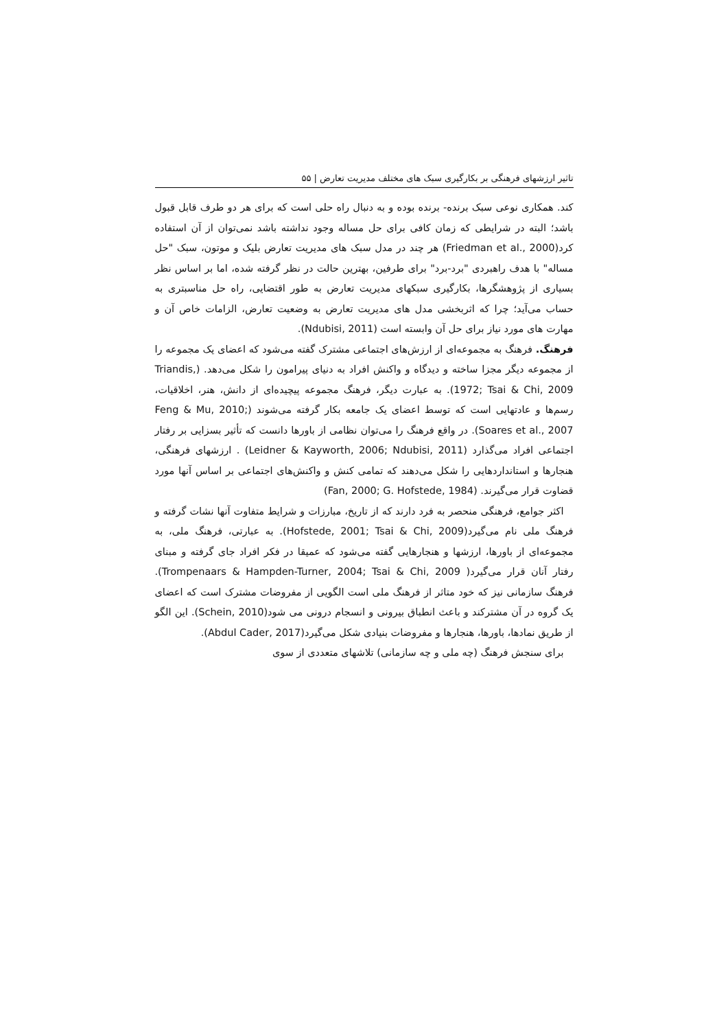تاثیر ارزشهای فرهنگی بر بکارگیری سبک های مختلف مدیریت تعارض | ۵۵
کند. همکاری نوعی سبک برنده- برنده بوده و به دنبال راه حلی است که برای هر دو طرف قابل قبول باشد؛ البته در شرایطی که زمان کافی برای حل مساله وجود نداشته باشد نمی‌توان از آن استفاده کرد(Friedman et al., 2000) هر چند در مدل سبک های مدیریت تعارض بلیک و موتون، سبک "حل مساله" با هدف راهبردی "برد-برد" برای طرفین، بهترین حالت در نظر گرفته شده، اما بر اساس نظر بسیاری از پژوهشگرها، بکارگیری سبکهای مدیریت تعارض به طور اقتضایی، راه حل مناسبتری به حساب می‌آید؛ چرا که اثربخشی مدل های مدیریت تعارض به وضعیت تعارض، الزامات خاص آن و مهارت های مورد نیاز برای حل آن وابسته است (Ndubisi, 2011).
فرهنگ. فرهنگ به مجموعه‌ای از ارزش‌های اجتماعی مشترک گفته می‌شود که اعضای یک مجموعه را از مجموعه دیگر مجزا ساخته و دیدگاه و واکنش افراد به دنیای پیرامون را شکل می‌دهد. (Triandis, 1972; Tsai & Chi, 2009). به عبارت دیگر، فرهنگ مجموعه پیچیده‌ای از دانش، هنر، اخلاقیات، رسم‌ها و عادتهایی است که توسط اعضای یک جامعه بکار گرفته می‌شوند (Feng & Mu, 2010; Soares et al., 2007). در واقع فرهنگ را می‌توان نظامی از باورها دانست که تأثیر بسزایی بر رفتار اجتماعی افراد می‌گذارد (Leidner & Kayworth, 2006; Ndubisi, 2011) . ارزشهای فرهنگی، هنجارها و استانداردهایی را شکل می‌دهند که تمامی کنش و واکنش‌های اجتماعی بر اساس آنها مورد قضاوت قرار می‌گیرند. (Fan, 2000; G. Hofstede, 1984)
اکثر جوامع، فرهنگی منحصر به فرد دارند که از تاریخ، مبارزات و شرایط متفاوت آنها نشات گرفته و فرهنگ ملی نام می‌گیرد(Hofstede, 2001; Tsai & Chi, 2009). به عبارتی، فرهنگ ملی، به مجموعه‌ای از باورها، ارزشها و هنجارهایی گفته می‌شود که عمیقا در فکر افراد جای گرفته و مبنای رفتار آنان قرار می‌گیرد( Trompenaars & Hampden-Turner, 2004; Tsai & Chi, 2009). فرهنگ سازمانی نیز که خود متاثر از فرهنگ ملی است الگویی از مفروضات مشترک است که اعضای یک گروه در آن مشترکند و باعث انطباق بیرونی و انسجام درونی می شود(Schein, 2010). این الگو از طریق نمادها، باورها، هنجارها و مفروضات بنیادی شکل می‌گیرد(Abdul Cader, 2017).
برای سنجش فرهنگ (چه ملی و چه سازمانی) تلاشهای متعددی از سوی